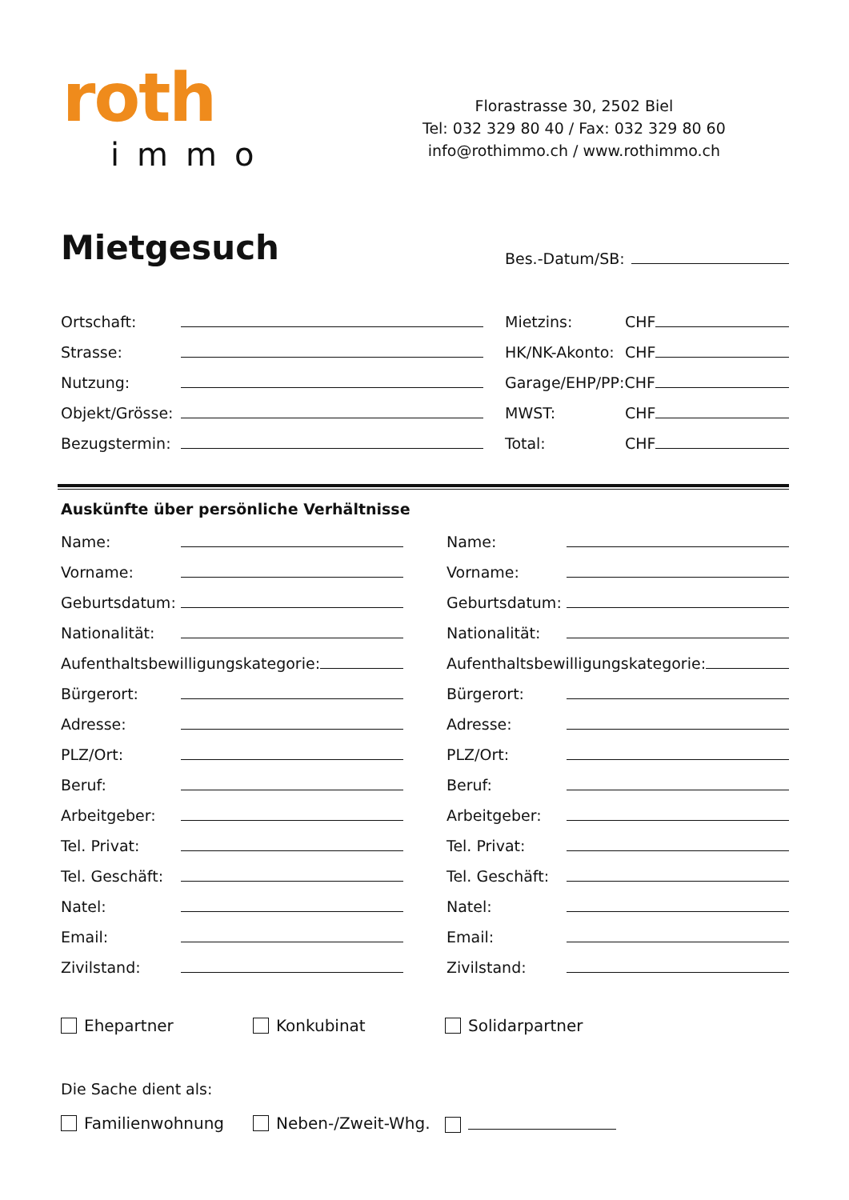roth
immo
Florastrasse 30, 2502 Biel
Tel: 032 329 80 40 / Fax: 032 329 80 60
info@rothimmo.ch / www.rothimmo.ch
Mietgesuch
Bes.-Datum/SB:
Ortschaft:
Strasse:
Nutzung:
Objekt/Grösse:
Bezugstermin:
Mietzins: CHF
HK/NK-Akonto: CHF
Garage/EHP/PP: CHF
MWST: CHF
Total: CHF
Auskünfte über persönliche Verhältnisse
Name:
Vorname:
Geburtsdatum:
Nationalität:
Aufenthaltsbewilligungskategorie:
Bürgerort:
Adresse:
PLZ/Ort:
Beruf:
Arbeitgeber:
Tel. Privat:
Tel. Geschäft:
Natel:
Email:
Zivilstand:
Name:
Vorname:
Geburtsdatum:
Nationalität:
Aufenthaltsbewilligungskategorie:
Bürgerort:
Adresse:
PLZ/Ort:
Beruf:
Arbeitgeber:
Tel. Privat:
Tel. Geschäft:
Natel:
Email:
Zivilstand:
Ehepartner Konkubinat Solidarpartner
Die Sache dient als:
Familienwohnung
Neben-/Zweit-Whg.